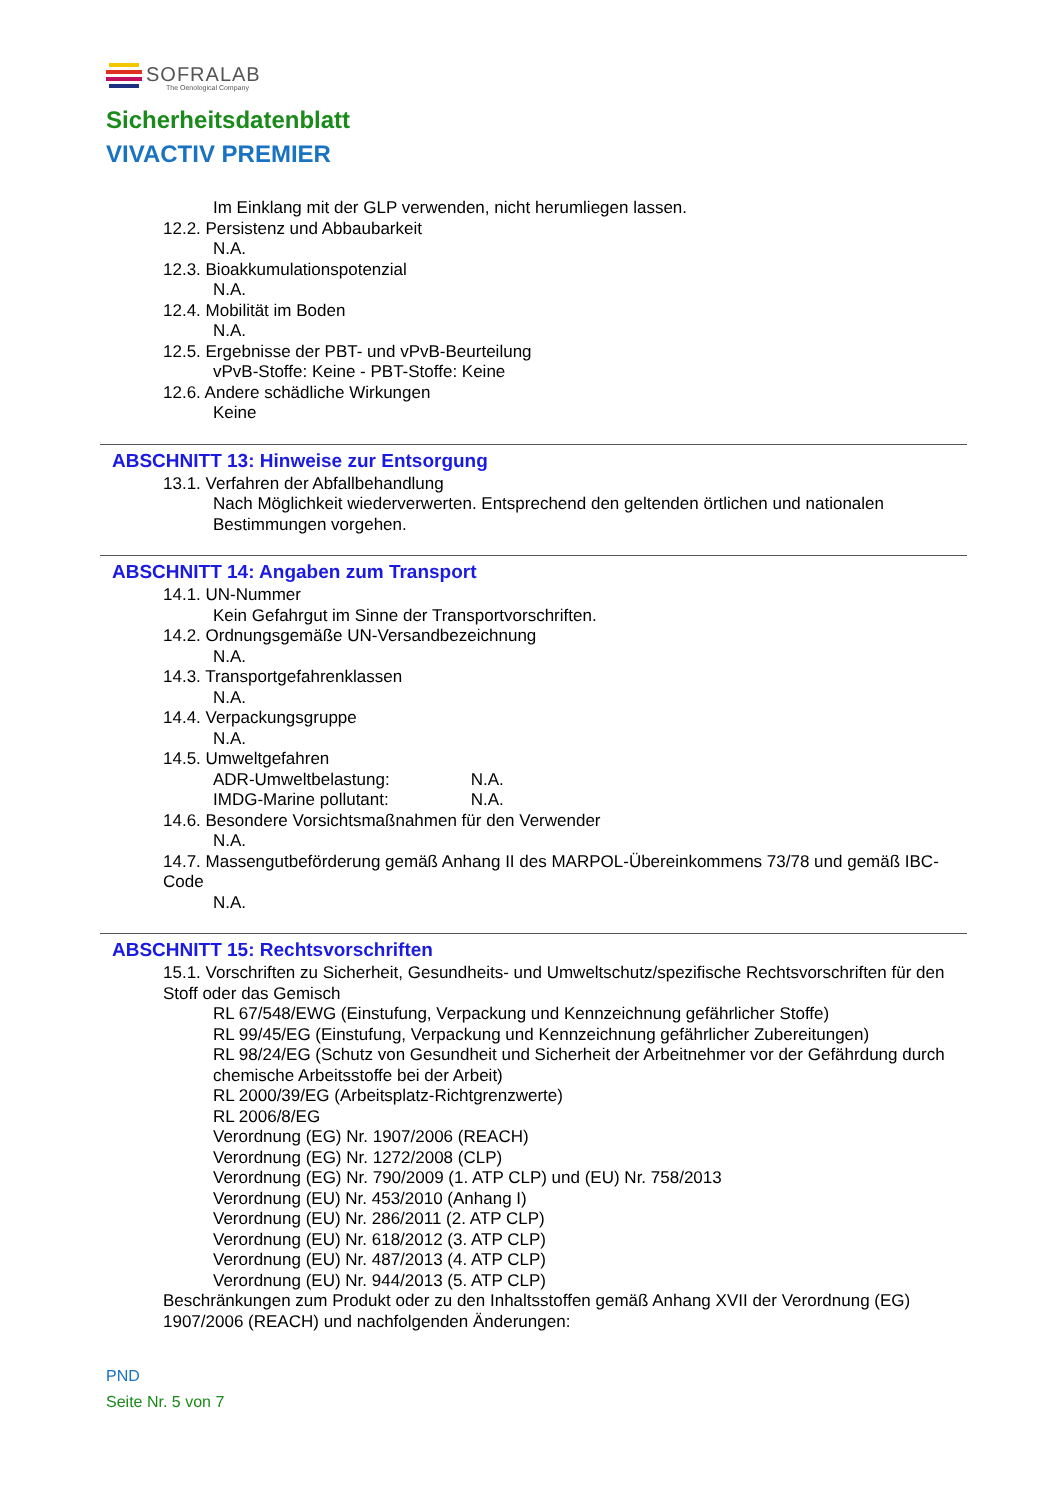SOFRALAB
The Oenological Company
Sicherheitsdatenblatt
VIVACTIV PREMIER
Im Einklang mit der GLP verwenden, nicht herumliegen lassen.
12.2. Persistenz und Abbaubarkeit
N.A.
12.3. Bioakkumulationspotenzial
N.A.
12.4. Mobilität im Boden
N.A.
12.5. Ergebnisse der PBT- und vPvB-Beurteilung
vPvB-Stoffe: Keine - PBT-Stoffe: Keine
12.6. Andere schädliche Wirkungen
Keine
ABSCHNITT 13: Hinweise zur Entsorgung
13.1. Verfahren der Abfallbehandlung
Nach Möglichkeit wiederverwerten. Entsprechend den geltenden örtlichen und nationalen Bestimmungen vorgehen.
ABSCHNITT 14: Angaben zum Transport
14.1. UN-Nummer
Kein Gefahrgut im Sinne der Transportvorschriften.
14.2. Ordnungsgemäße UN-Versandbezeichnung
N.A.
14.3. Transportgefahrenklassen
N.A.
14.4. Verpackungsgruppe
N.A.
14.5. Umweltgefahren
ADR-Umweltbelastung: N.A.
IMDG-Marine pollutant: N.A.
14.6. Besondere Vorsichtsmaßnahmen für den Verwender
N.A.
14.7. Massengutbeförderung gemäß Anhang II des MARPOL-Übereinkommens 73/78 und gemäß IBC-Code
N.A.
ABSCHNITT 15: Rechtsvorschriften
15.1. Vorschriften zu Sicherheit, Gesundheits- und Umweltschutz/spezifische Rechtsvorschriften für den Stoff oder das Gemisch
RL 67/548/EWG (Einstufung, Verpackung und Kennzeichnung gefährlicher Stoffe)
RL 99/45/EG (Einstufung, Verpackung und Kennzeichnung gefährlicher Zubereitungen)
RL 98/24/EG (Schutz von Gesundheit und Sicherheit der Arbeitnehmer vor der Gefährdung durch chemische Arbeitsstoffe bei der Arbeit)
RL 2000/39/EG (Arbeitsplatz-Richtgrenzwerte)
RL 2006/8/EG
Verordnung (EG) Nr. 1907/2006 (REACH)
Verordnung (EG) Nr. 1272/2008 (CLP)
Verordnung (EG) Nr. 790/2009 (1. ATP CLP) und (EU) Nr. 758/2013
Verordnung (EU) Nr. 453/2010 (Anhang I)
Verordnung (EU) Nr. 286/2011 (2. ATP CLP)
Verordnung (EU) Nr. 618/2012 (3. ATP CLP)
Verordnung (EU) Nr. 487/2013 (4. ATP CLP)
Verordnung (EU) Nr. 944/2013 (5. ATP CLP)
Beschränkungen zum Produkt oder zu den Inhaltsstoffen gemäß Anhang XVII der Verordnung (EG) 1907/2006 (REACH) und nachfolgenden Änderungen:
PND
Seite Nr. 5 von 7